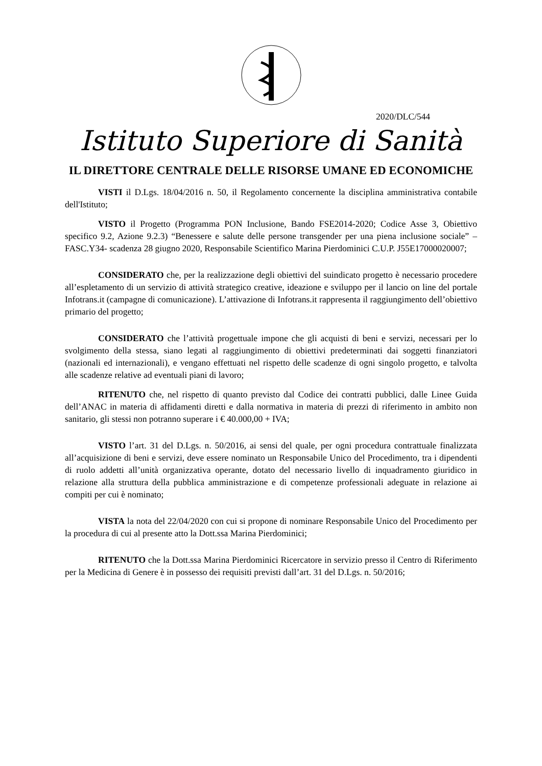2020/DLC/544
Istituto Superiore di Sanità
IL DIRETTORE CENTRALE DELLE RISORSE UMANE ED ECONOMICHE
VISTI il D.Lgs. 18/04/2016 n. 50, il Regolamento concernente la disciplina amministrativa contabile dell'Istituto;
VISTO il Progetto (Programma PON Inclusione, Bando FSE2014-2020; Codice Asse 3, Obiettivo specifico 9.2, Azione 9.2.3) “Benessere e salute delle persone transgender per una piena inclusione sociale” – FASC.Y34- scadenza 28 giugno 2020, Responsabile Scientifico Marina Pierdominici C.U.P. J55E17000020007;
CONSIDERATO che, per la realizzazione degli obiettivi del suindicato progetto è necessario procedere all’espletamento di un servizio di attività strategico creative, ideazione e sviluppo per il lancio on line del portale Infotrans.it (campagne di comunicazione). L’attivazione di Infotrans.it rappresenta il raggiungimento dell’obiettivo primario del progetto;
CONSIDERATO che l’attività progettuale impone che gli acquisti di beni e servizi, necessari per lo svolgimento della stessa, siano legati al raggiungimento di obiettivi predeterminati dai soggetti finanziatori (nazionali ed internazionali), e vengano effettuati nel rispetto delle scadenze di ogni singolo progetto, e talvolta alle scadenze relative ad eventuali piani di lavoro;
RITENUTO che, nel rispetto di quanto previsto dal Codice dei contratti pubblici, dalle Linee Guida dell’ANAC in materia di affidamenti diretti e dalla normativa in materia di prezzi di riferimento in ambito non sanitario, gli stessi non potranno superare i € 40.000,00 + IVA;
VISTO l’art. 31 del D.Lgs. n. 50/2016, ai sensi del quale, per ogni procedura contrattuale finalizzata all’acquisizione di beni e servizi, deve essere nominato un Responsabile Unico del Procedimento, tra i dipendenti di ruolo addetti all’unità organizzativa operante, dotato del necessario livello di inquadramento giuridico in relazione alla struttura della pubblica amministrazione e di competenze professionali adeguate in relazione ai compiti per cui è nominato;
VISTA la nota del 22/04/2020 con cui si propone di nominare Responsabile Unico del Procedimento per la procedura di cui al presente atto la Dott.ssa Marina Pierdominici;
RITENUTO che la Dott.ssa Marina Pierdominici Ricercatore in servizio presso il Centro di Riferimento per la Medicina di Genere è in possesso dei requisiti previsti dall’art. 31 del D.Lgs. n. 50/2016;